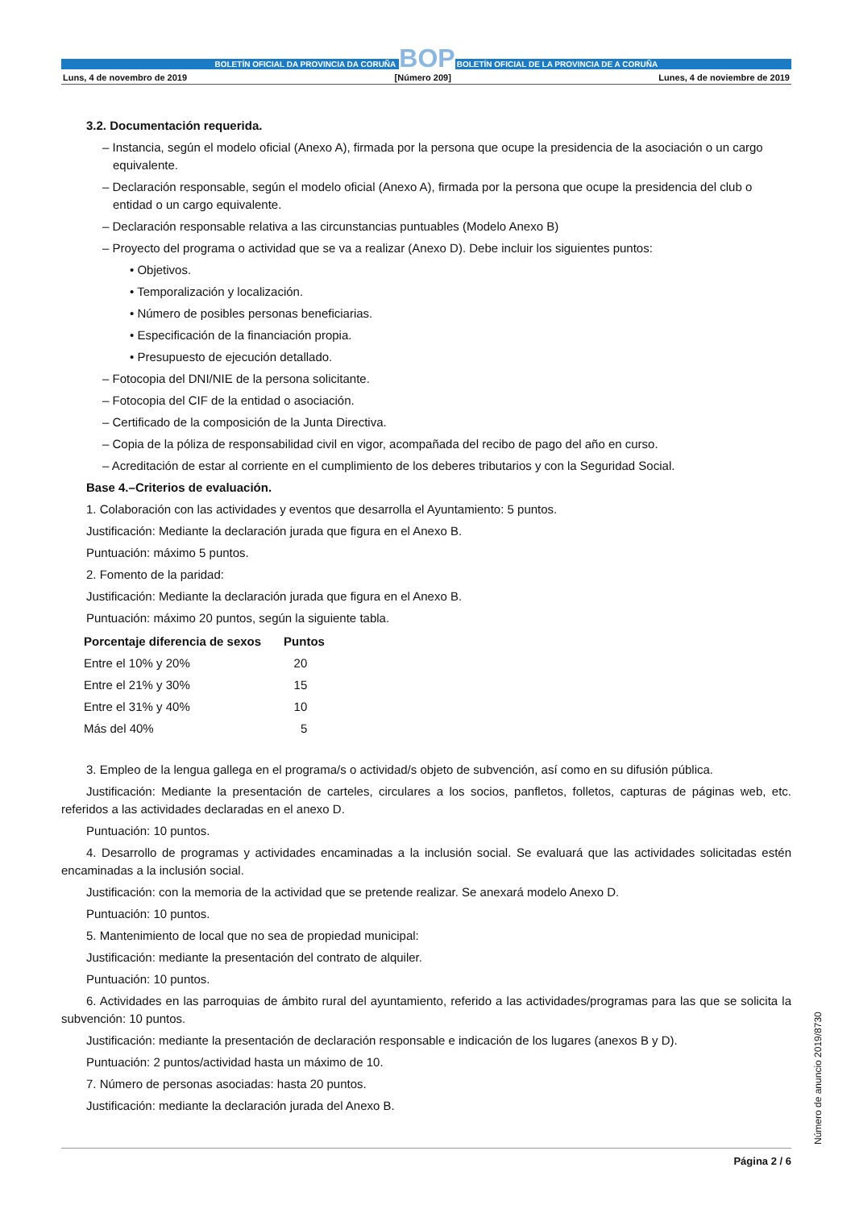BOLETÍN OFICIAL DA PROVINCIA DA CORUÑA BOP BOLETÍN OFICIAL DE LA PROVINCIA DE A CORUÑA
Luns, 4 de novembro de 2019 [Número 209] Lunes, 4 de noviembre de 2019
3.2. Documentación requerida.
– Instancia, según el modelo oficial (Anexo A), firmada por la persona que ocupe la presidencia de la asociación o un cargo equivalente.
– Declaración responsable, según el modelo oficial (Anexo A), firmada por la persona que ocupe la presidencia del club o entidad o un cargo equivalente.
– Declaración responsable relativa a las circunstancias puntuables (Modelo Anexo B)
– Proyecto del programa o actividad que se va a realizar (Anexo D). Debe incluir los siguientes puntos:
• Objetivos.
• Temporalización y localización.
• Número de posibles personas beneficiarias.
• Especificación de la financiación propia.
• Presupuesto de ejecución detallado.
– Fotocopia del DNI/NIE de la persona solicitante.
– Fotocopia del CIF de la entidad o asociación.
– Certificado de la composición de la Junta Directiva.
– Copia de la póliza de responsabilidad civil en vigor, acompañada del recibo de pago del año en curso.
– Acreditación de estar al corriente en el cumplimiento de los deberes tributarios y con la Seguridad Social.
Base 4.–Criterios de evaluación.
1. Colaboración con las actividades y eventos que desarrolla el Ayuntamiento: 5 puntos.
Justificación: Mediante la declaración jurada que figura en el Anexo B.
Puntuación: máximo 5 puntos.
2. Fomento de la paridad:
Justificación: Mediante la declaración jurada que figura en el Anexo B.
Puntuación: máximo 20 puntos, según la siguiente tabla.
| Porcentaje diferencia de sexos | Puntos |
| --- | --- |
| Entre el 10% y 20% | 20 |
| Entre el 21% y 30% | 15 |
| Entre el 31% y 40% | 10 |
| Más del 40% | 5 |
3. Empleo de la lengua gallega en el programa/s o actividad/s objeto de subvención, así como en su difusión pública.
Justificación: Mediante la presentación de carteles, circulares a los socios, panfletos, folletos, capturas de páginas web, etc. referidos a las actividades declaradas en el anexo D.
Puntuación: 10 puntos.
4. Desarrollo de programas y actividades encaminadas a la inclusión social. Se evaluará que las actividades solicitadas estén encaminadas a la inclusión social.
Justificación: con la memoria de la actividad que se pretende realizar. Se anexará modelo Anexo D.
Puntuación: 10 puntos.
5. Mantenimiento de local que no sea de propiedad municipal:
Justificación: mediante la presentación del contrato de alquiler.
Puntuación: 10 puntos.
6. Actividades en las parroquias de ámbito rural del ayuntamiento, referido a las actividades/programas para las que se solicita la subvención: 10 puntos.
Justificación: mediante la presentación de declaración responsable e indicación de los lugares (anexos B y D).
Puntuación: 2 puntos/actividad hasta un máximo de 10.
7. Número de personas asociadas: hasta 20 puntos.
Justificación: mediante la declaración jurada del Anexo B.
Número de anuncio 2019/8730
Página 2 / 6